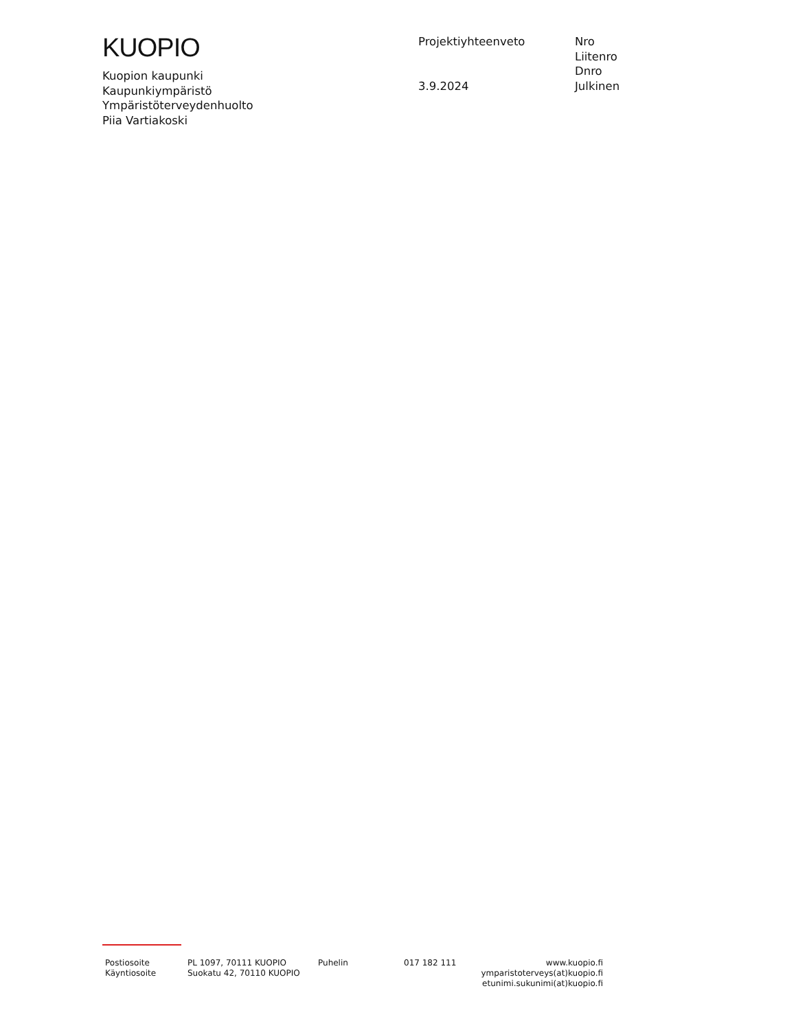KUOPIO
Kuopion kaupunki
Kaupunkiympäristö
Ympäristöterveydenhuolto
Piia Vartiakoski
Projektiyhteenveto
3.9.2024
Nro
Liitenro
Dnro
Julkinen
Postiosoite
Käyntiosoite
PL 1097, 70111 KUOPIO
Suokatu 42, 70110 KUOPIO
Puhelin 017 182 111 www.kuopio.fi
ymparistoterveys(at)kuopio.fi
etunimi.sukunimi(at)kuopio.fi